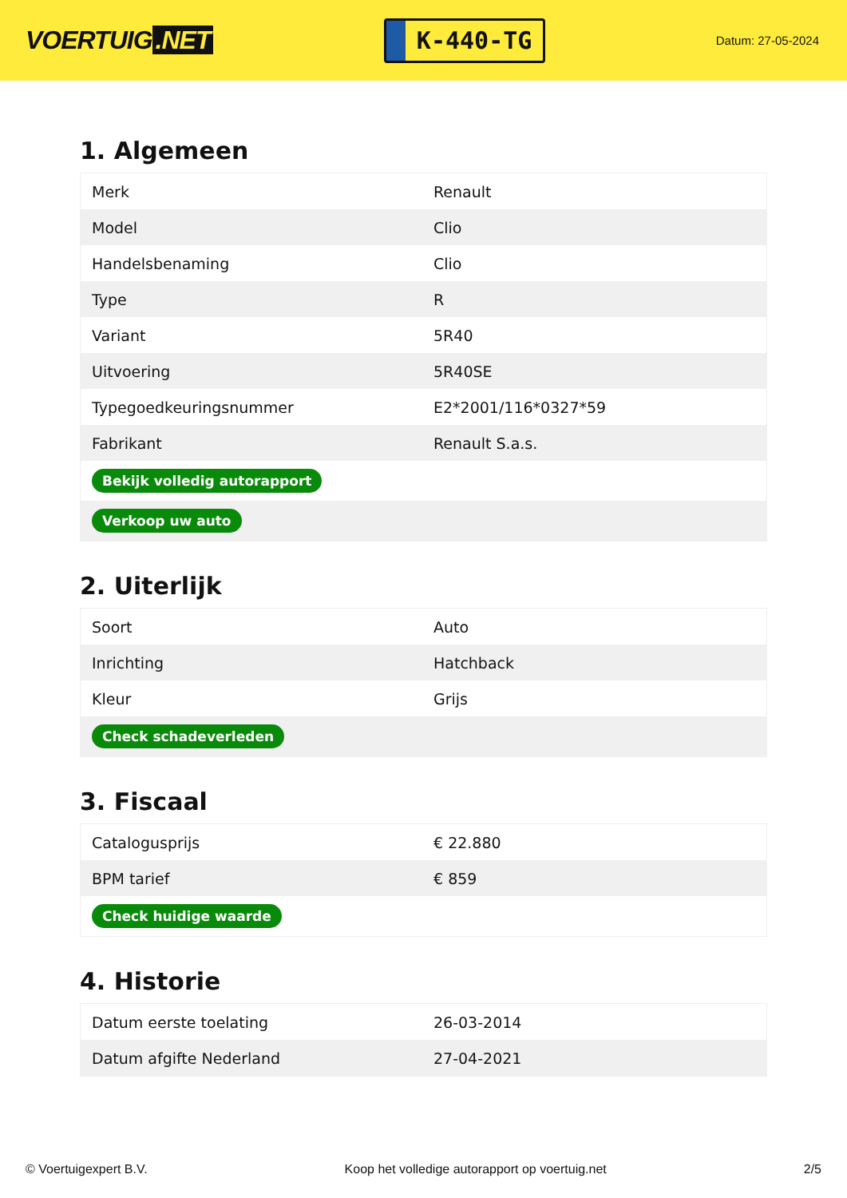VOERTUIG.NET
K-440-TG
Datum: 27-05-2024
1. Algemeen
| Merk | Renault |
| Model | Clio |
| Handelsbenaming | Clio |
| Type | R |
| Variant | 5R40 |
| Uitvoering | 5R40SE |
| Typegoedkeuringsnummer | E2*2001/116*0327*59 |
| Fabrikant | Renault S.a.s. |
| Bekijk volledig autorapport | |
| Verkoop uw auto | |
2. Uiterlijk
| Soort | Auto |
| Inrichting | Hatchback |
| Kleur | Grijs |
| Check schadeverleden | |
3. Fiscaal
| Catalogusprijs | € 22.880 |
| BPM tarief | € 859 |
| Check huidige waarde | |
4. Historie
| Datum eerste toelating | 26-03-2014 |
| Datum afgifte Nederland | 27-04-2021 |
© Voertuigexpert B.V. Koop het volledige autorapport op voertuig.net 2/5